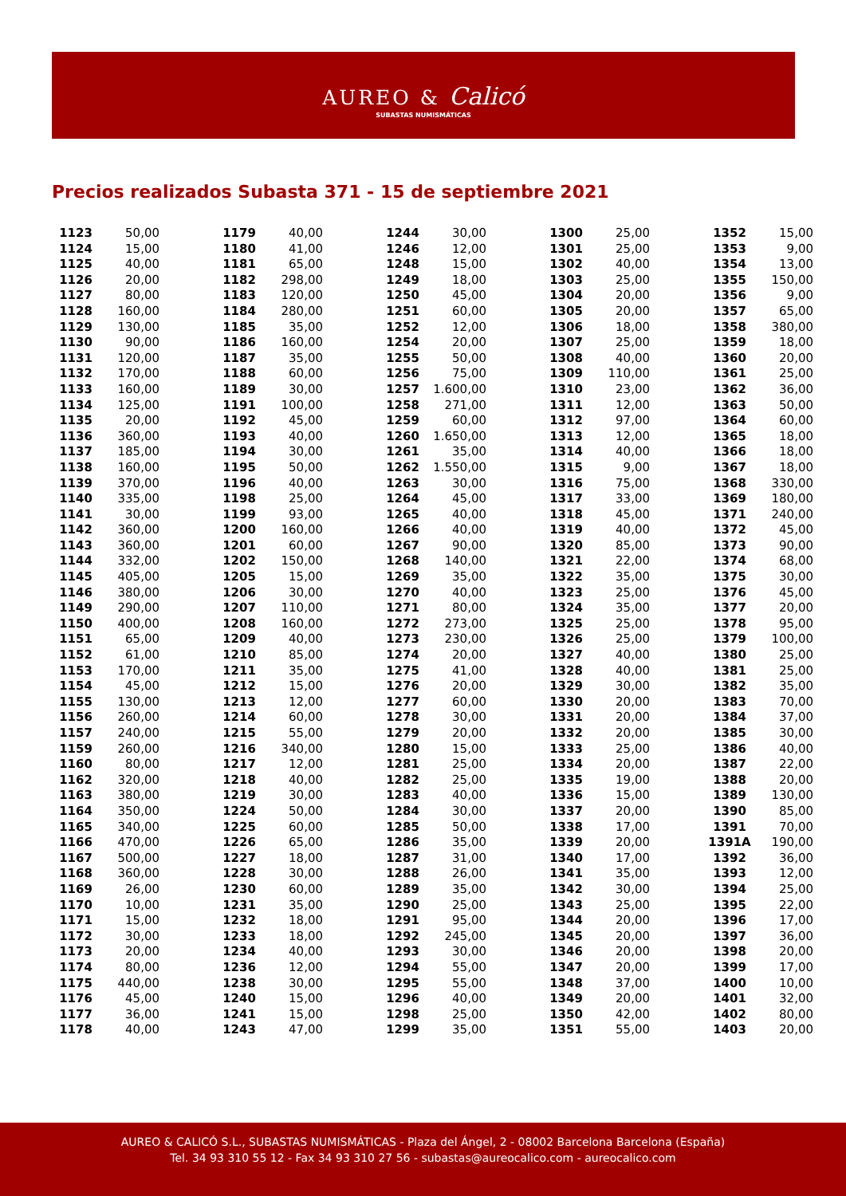AUREO & Calicó
SUBASTAS NUMISMÁTICAS
Precios realizados Subasta 371 - 15 de septiembre 2021
| 1123 | 50,00 |
| 1124 | 15,00 |
| 1125 | 40,00 |
| 1126 | 20,00 |
| 1127 | 80,00 |
| 1128 | 160,00 |
| 1129 | 130,00 |
| 1130 | 90,00 |
| 1131 | 120,00 |
| 1132 | 170,00 |
| 1133 | 160,00 |
| 1134 | 125,00 |
| 1135 | 20,00 |
| 1136 | 360,00 |
| 1137 | 185,00 |
| 1138 | 160,00 |
| 1139 | 370,00 |
| 1140 | 335,00 |
| 1141 | 30,00 |
| 1142 | 360,00 |
| 1143 | 360,00 |
| 1144 | 332,00 |
| 1145 | 405,00 |
| 1146 | 380,00 |
| 1149 | 290,00 |
| 1150 | 400,00 |
| 1151 | 65,00 |
| 1152 | 61,00 |
| 1153 | 170,00 |
| 1154 | 45,00 |
| 1155 | 130,00 |
| 1156 | 260,00 |
| 1157 | 240,00 |
| 1159 | 260,00 |
| 1160 | 80,00 |
| 1162 | 320,00 |
| 1163 | 380,00 |
| 1164 | 350,00 |
| 1165 | 340,00 |
| 1166 | 470,00 |
| 1167 | 500,00 |
| 1168 | 360,00 |
| 1169 | 26,00 |
| 1170 | 10,00 |
| 1171 | 15,00 |
| 1172 | 30,00 |
| 1173 | 20,00 |
| 1174 | 80,00 |
| 1175 | 440,00 |
| 1176 | 45,00 |
| 1177 | 36,00 |
| 1178 | 40,00 |
| 1179 | 40,00 |
| 1180 | 41,00 |
| 1181 | 65,00 |
| 1182 | 298,00 |
| 1183 | 120,00 |
| 1184 | 280,00 |
| 1185 | 35,00 |
| 1186 | 160,00 |
| 1187 | 35,00 |
| 1188 | 60,00 |
| 1189 | 30,00 |
| 1191 | 100,00 |
| 1192 | 45,00 |
| 1193 | 40,00 |
| 1194 | 30,00 |
| 1195 | 50,00 |
| 1196 | 40,00 |
| 1198 | 25,00 |
| 1199 | 93,00 |
| 1200 | 160,00 |
| 1201 | 60,00 |
| 1202 | 150,00 |
| 1205 | 15,00 |
| 1206 | 30,00 |
| 1207 | 110,00 |
| 1208 | 160,00 |
| 1209 | 40,00 |
| 1210 | 85,00 |
| 1211 | 35,00 |
| 1212 | 15,00 |
| 1213 | 12,00 |
| 1214 | 60,00 |
| 1215 | 55,00 |
| 1216 | 340,00 |
| 1217 | 12,00 |
| 1218 | 40,00 |
| 1219 | 30,00 |
| 1224 | 50,00 |
| 1225 | 60,00 |
| 1226 | 65,00 |
| 1227 | 18,00 |
| 1228 | 30,00 |
| 1230 | 60,00 |
| 1231 | 35,00 |
| 1232 | 18,00 |
| 1233 | 18,00 |
| 1234 | 40,00 |
| 1236 | 12,00 |
| 1238 | 30,00 |
| 1240 | 15,00 |
| 1241 | 15,00 |
| 1243 | 47,00 |
| 1244 | 30,00 |
| 1246 | 12,00 |
| 1248 | 15,00 |
| 1249 | 18,00 |
| 1250 | 45,00 |
| 1251 | 60,00 |
| 1252 | 12,00 |
| 1254 | 20,00 |
| 1255 | 50,00 |
| 1256 | 75,00 |
| 1257 | 1.600,00 |
| 1258 | 271,00 |
| 1259 | 60,00 |
| 1260 | 1.650,00 |
| 1261 | 35,00 |
| 1262 | 1.550,00 |
| 1263 | 30,00 |
| 1264 | 45,00 |
| 1265 | 40,00 |
| 1266 | 40,00 |
| 1267 | 90,00 |
| 1268 | 140,00 |
| 1269 | 35,00 |
| 1270 | 40,00 |
| 1271 | 80,00 |
| 1272 | 273,00 |
| 1273 | 230,00 |
| 1274 | 20,00 |
| 1275 | 41,00 |
| 1276 | 20,00 |
| 1277 | 60,00 |
| 1278 | 30,00 |
| 1279 | 20,00 |
| 1280 | 15,00 |
| 1281 | 25,00 |
| 1282 | 25,00 |
| 1283 | 40,00 |
| 1284 | 30,00 |
| 1285 | 50,00 |
| 1286 | 35,00 |
| 1287 | 31,00 |
| 1288 | 26,00 |
| 1289 | 35,00 |
| 1290 | 25,00 |
| 1291 | 95,00 |
| 1292 | 245,00 |
| 1293 | 30,00 |
| 1294 | 55,00 |
| 1295 | 55,00 |
| 1296 | 40,00 |
| 1298 | 25,00 |
| 1299 | 35,00 |
| 1300 | 25,00 |
| 1301 | 25,00 |
| 1302 | 40,00 |
| 1303 | 25,00 |
| 1304 | 20,00 |
| 1305 | 20,00 |
| 1306 | 18,00 |
| 1307 | 25,00 |
| 1308 | 40,00 |
| 1309 | 110,00 |
| 1310 | 23,00 |
| 1311 | 12,00 |
| 1312 | 97,00 |
| 1313 | 12,00 |
| 1314 | 40,00 |
| 1315 | 9,00 |
| 1316 | 75,00 |
| 1317 | 33,00 |
| 1318 | 45,00 |
| 1319 | 40,00 |
| 1320 | 85,00 |
| 1321 | 22,00 |
| 1322 | 35,00 |
| 1323 | 25,00 |
| 1324 | 35,00 |
| 1325 | 25,00 |
| 1326 | 25,00 |
| 1327 | 40,00 |
| 1328 | 40,00 |
| 1329 | 30,00 |
| 1330 | 20,00 |
| 1331 | 20,00 |
| 1332 | 20,00 |
| 1333 | 25,00 |
| 1334 | 20,00 |
| 1335 | 19,00 |
| 1336 | 15,00 |
| 1337 | 20,00 |
| 1338 | 17,00 |
| 1339 | 20,00 |
| 1340 | 17,00 |
| 1341 | 35,00 |
| 1342 | 30,00 |
| 1343 | 25,00 |
| 1344 | 20,00 |
| 1345 | 20,00 |
| 1346 | 20,00 |
| 1347 | 20,00 |
| 1348 | 37,00 |
| 1349 | 20,00 |
| 1350 | 42,00 |
| 1351 | 55,00 |
| 1352 | 15,00 |
| 1353 | 9,00 |
| 1354 | 13,00 |
| 1355 | 150,00 |
| 1356 | 9,00 |
| 1357 | 65,00 |
| 1358 | 380,00 |
| 1359 | 18,00 |
| 1360 | 20,00 |
| 1361 | 25,00 |
| 1362 | 36,00 |
| 1363 | 50,00 |
| 1364 | 60,00 |
| 1365 | 18,00 |
| 1366 | 18,00 |
| 1367 | 18,00 |
| 1368 | 330,00 |
| 1369 | 180,00 |
| 1371 | 240,00 |
| 1372 | 45,00 |
| 1373 | 90,00 |
| 1374 | 68,00 |
| 1375 | 30,00 |
| 1376 | 45,00 |
| 1377 | 20,00 |
| 1378 | 95,00 |
| 1379 | 100,00 |
| 1380 | 25,00 |
| 1381 | 25,00 |
| 1382 | 35,00 |
| 1383 | 70,00 |
| 1384 | 37,00 |
| 1385 | 30,00 |
| 1386 | 40,00 |
| 1387 | 22,00 |
| 1388 | 20,00 |
| 1389 | 130,00 |
| 1390 | 85,00 |
| 1391 | 70,00 |
| 1391A | 190,00 |
| 1392 | 36,00 |
| 1393 | 12,00 |
| 1394 | 25,00 |
| 1395 | 22,00 |
| 1396 | 17,00 |
| 1397 | 36,00 |
| 1398 | 20,00 |
| 1399 | 17,00 |
| 1400 | 10,00 |
| 1401 | 32,00 |
| 1402 | 80,00 |
| 1403 | 20,00 |
AUREO & CALICÓ S.L., SUBASTAS NUMISMÁTICAS - Plaza del Ángel, 2 - 08002 Barcelona Barcelona (España)
Tel. 34 93 310 55 12 - Fax 34 93 310 27 56 - subastas@aureocalico.com - aureocalico.com